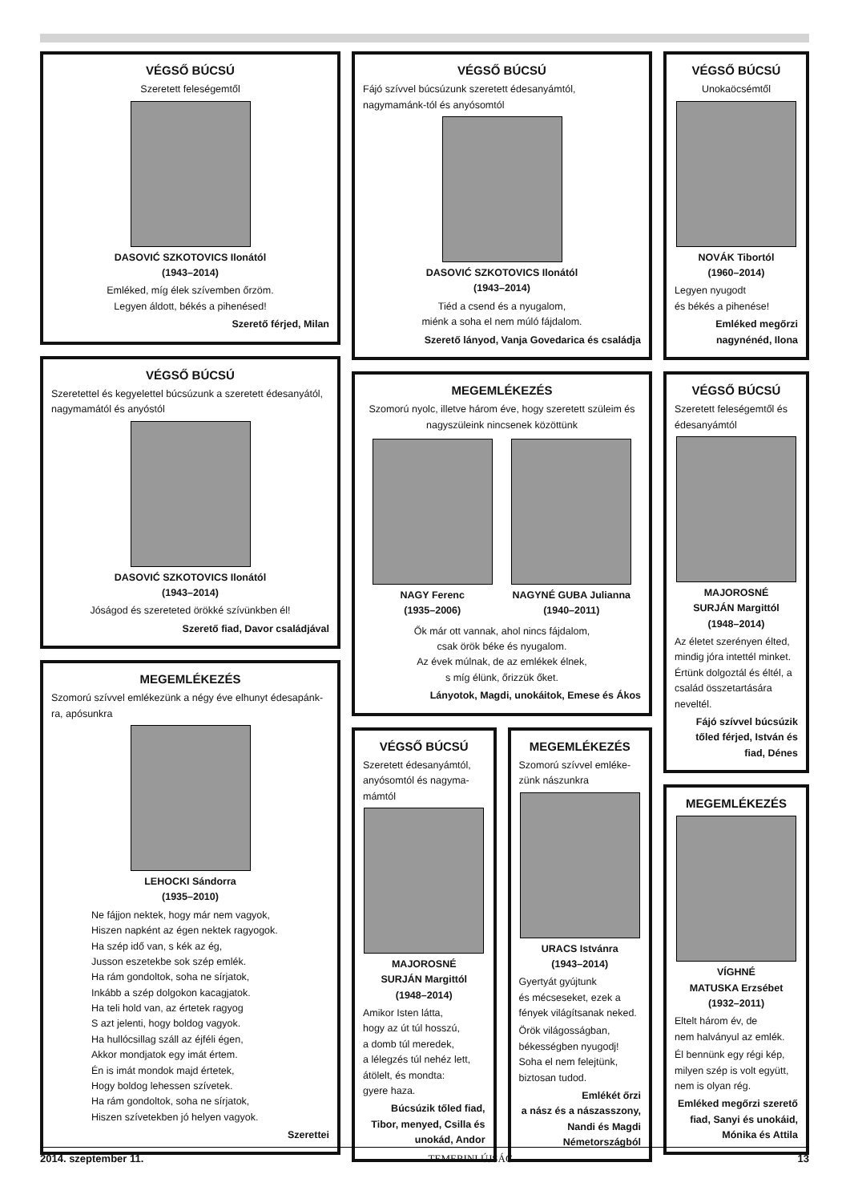VÉGSŐ BÚCSÚ
Szeretett feleségemtől
DASOVIĆ SZKOTOVICS Ilonától
(1943–2014)
Emléked, míg élek szívemben őrzöm.
Legyen áldott, békés a pihenésed!
Szerető férjed, Milan
VÉGSŐ BÚCSÚ
Szeretettel és kegyelettel búcsúzunk a szeretett édesanyától, nagymamától és anyóstól
DASOVIĆ SZKOTOVICS Ilonától
(1943–2014)
Jóságod és szereteted örökké szívünkben él!
Szerető fiad, Davor családjával
MEGEMLÉKEZÉS
Szomorú szívvel emlékezünk a négy éve elhunyt édesapánk-ra, apósunkra
LEHOCKI Sándorra
(1935–2010)
Ne fájjon nektek, hogy már nem vagyok,
Hiszen napként az égen nektek ragyogok.
Ha szép idő van, s kék az ég,
Jusson eszetekbe sok szép emlék.
Ha rám gondoltok, soha ne sírjatok,
Inkább a szép dolgokon kacagjatok.
Ha teli hold van, az értetek ragyog
S azt jelenti, hogy boldog vagyok.
Ha hullócsillag száll az éjféli égen,
Akkor mondjatok egy imát értem.
Én is imát mondok majd értetek,
Hogy boldog lehessen szívetek.
Ha rám gondoltok, soha ne sírjatok,
Hiszen szívetekben jó helyen vagyok.
Szerettei
VÉGSŐ BÚCSÚ
Fájó szívvel búcsúzunk szeretett édesanyámtól, nagymamánk-tól és anyósomtól
DASOVIĆ SZKOTOVICS Ilonától
(1943–2014)
Tiéd a csend és a nyugalom,
miénk a soha el nem múló fájdalom.
Szerető lányod, Vanja Govedarica és családja
MEGEMLÉKEZÉS
Szomorú nyolc, illetve három éve, hogy szeretett szüleim és nagyszüleink nincsenek közöttünk
NAGY Ferenc
(1935–2006)
NAGYNÉ GUBA Julianna
(1940–2011)
Ők már ott vannak, ahol nincs fájdalom,
csak örök béke és nyugalom.
Az évek múlnak, de az emlékek élnek,
s míg élünk, őrizzük őket.
Lányotok, Magdi, unokáitok, Emese és Ákos
VÉGSŐ BÚCSÚ
Szeretett édesanyámtól, anyósomtól és nagyma-mámtól
MAJOROSNÉ
SURJÁN Margittól
(1948–2014)
Amikor Isten látta,
hogy az út túl hosszú,
a domb túl meredek,
a lélegzés túl nehéz lett,
átölelt, és mondta:
gyere haza.
Búcsúzik tőled fiad, Tibor, menyed, Csilla és unokád, Andor
MEGEMLÉKEZÉS
Szomorú szívvel emléke-zünk nászunkra
URACS Istvánra
(1943–2014)
Gyertyát gyújtunk
és mécseseket, ezek a
fények világítsanak neked.
Örök világosságban,
békességben nyugodj!
Soha el nem felejtünk,
biztosan tudod.
Emlékét őrzi
a nász és a nászasszony, Nandi és Magdi Németországból
VÉGSŐ BÚCSÚ
Unokaöcsémtől
NOVÁK Tibortól
(1960–2014)
Legyen nyugodt
és békés a pihenése!
Emléked megőrzi nagynénéd, Ilona
VÉGSŐ BÚCSÚ
Szeretett feleségemtől és édesanyámtól
MAJOROSNÉ
SURJÁN Margittól
(1948–2014)
Az életet szerényen élted, mindig jóra intettél minket. Értünk dolgoztál és éltél, a család összetartására neveltél.
Fájó szívvel búcsúzik tőled férjed, István és fiad, Dénes
MEGEMLÉKEZÉS
VÍGHNÉ
MATUSKA Erzsébet
(1932–2011)
Eltelt három év, de
nem halványul az emlék.
Él bennünk egy régi kép, milyen szép is volt együtt, nem is olyan rég.
Emléked megőrzi szerető fiad, Sanyi és unokáid, Mónika és Attila
2014. szeptember 11. TEMERINI ÚJSÁG 13